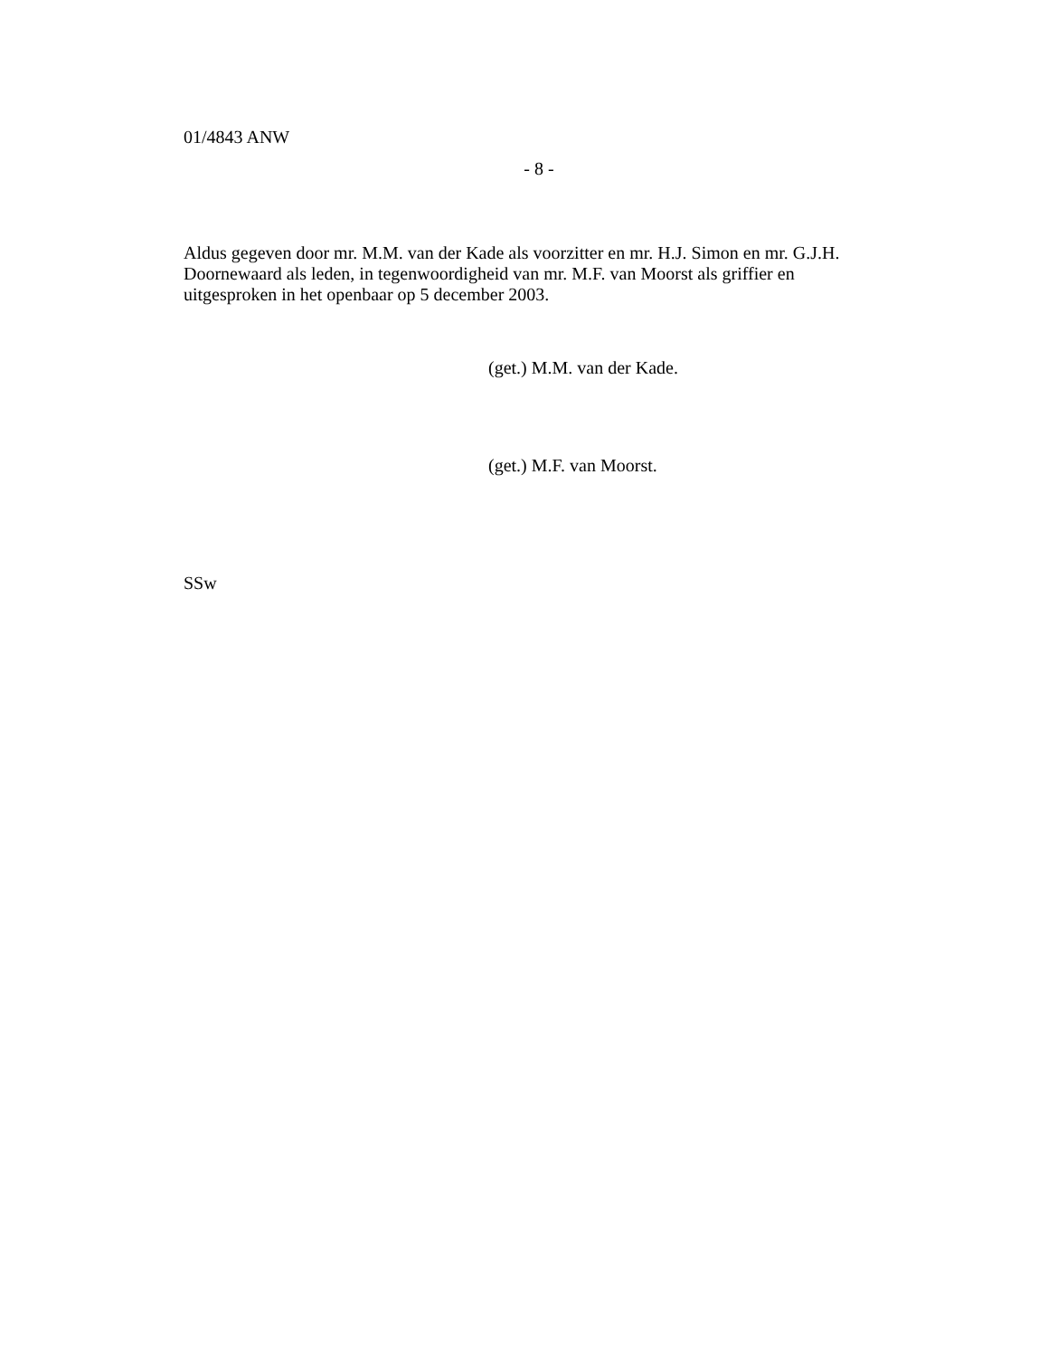01/4843 ANW
- 8 -
Aldus gegeven door mr. M.M. van der Kade als voorzitter en mr. H.J. Simon en mr. G.J.H. Doornewaard als leden, in tegenwoordigheid van mr. M.F. van Moorst als griffier en uitgesproken in het openbaar op 5 december 2003.
(get.) M.M. van der Kade.
(get.) M.F. van Moorst.
SSw